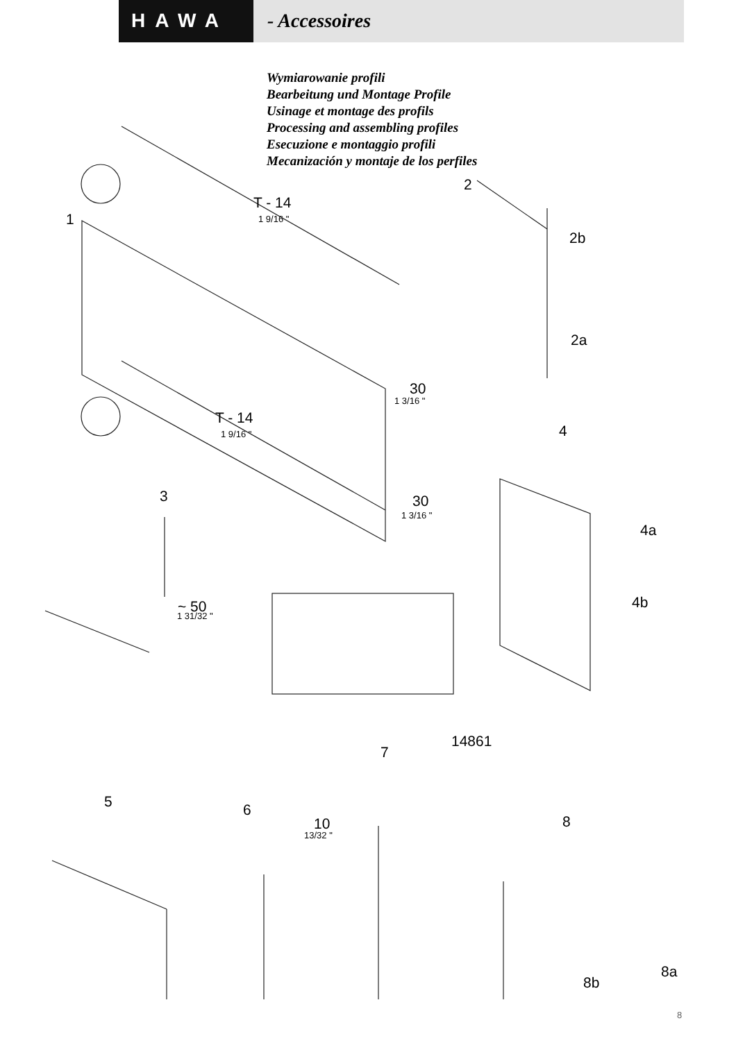HAWA - Accessoires
Wymiarowanie profili
Bearbeitung und Montage Profile
Usinage et montage des profils
Processing and assembling profiles
Esecuzione e montaggio profili
Mecanización y montaje de los perfiles
1
2
2b
2a
T - 14
1 9/16 "
30
1 3/16 "
T - 14
1 9/16 " 4
4a
4b
3 30
1 3/16 "
~ 50
1 31/32 "
14861
7
5 6
10
13/32 "
8
8a
8b
8